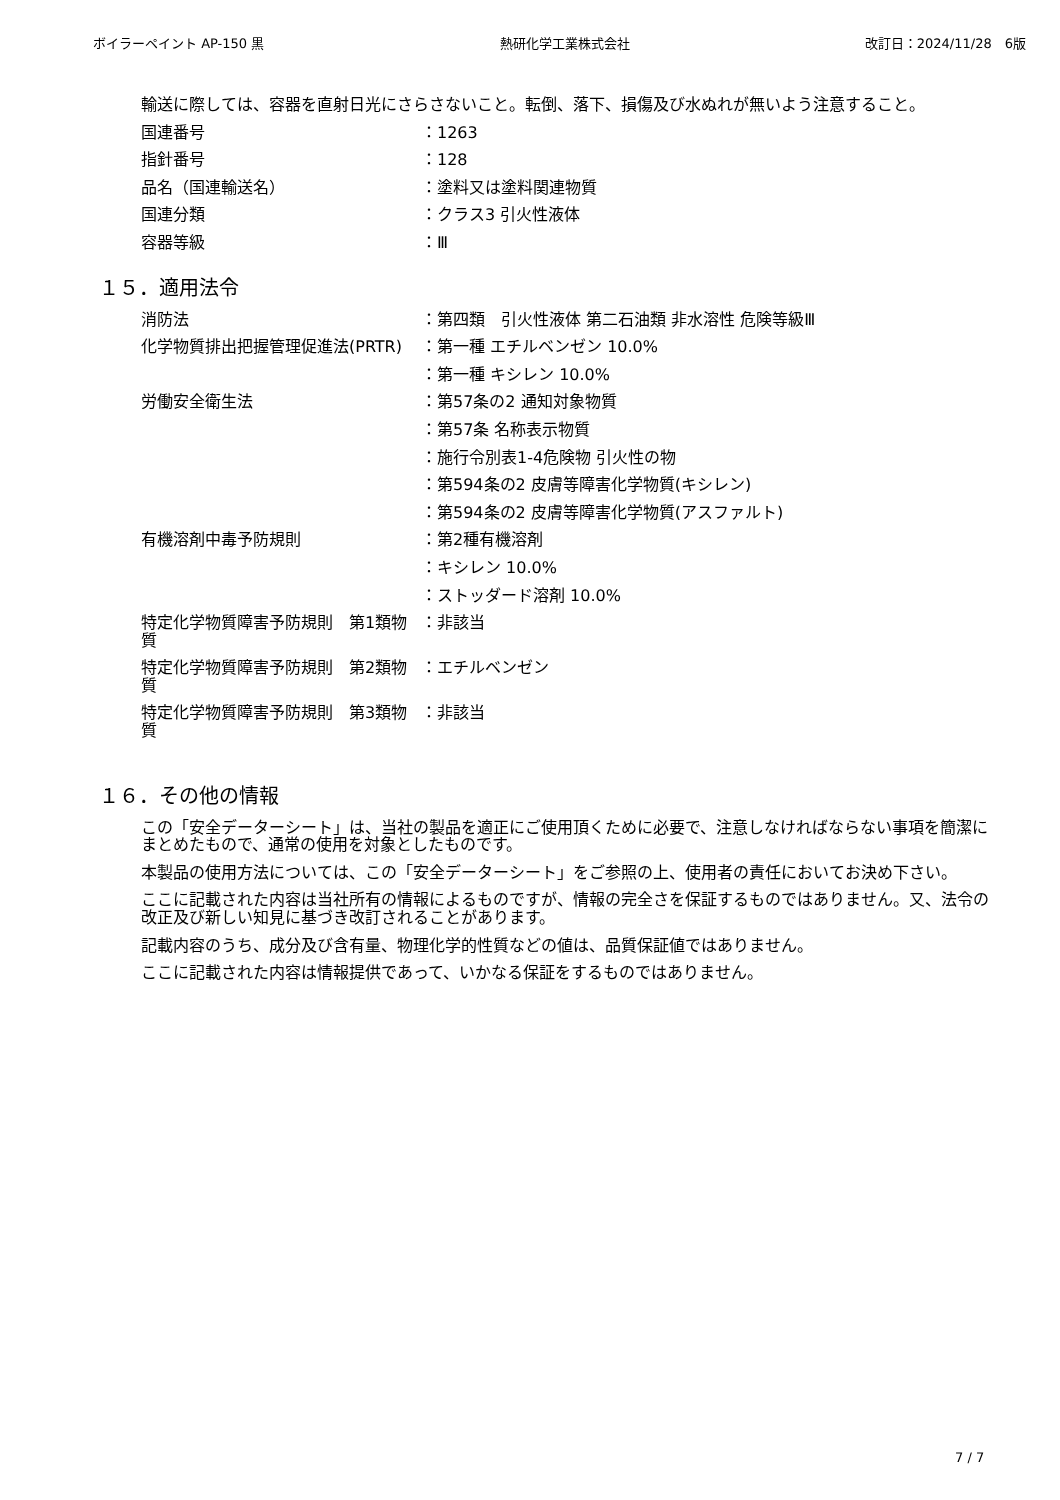ボイラーペイント AP-150 黒 熱研化学工業株式会社 改訂日：2024/11/28　6版
輸送に際しては、容器を直射日光にさらさないこと。転倒、落下、損傷及び水ぬれが無いよう注意すること。
国連番号 ：1263
指針番号 ：128
品名（国連輸送名） ：塗料又は塗料関連物質
国連分類 ：クラス3 引火性液体
容器等級 ：Ⅲ
１５．適用法令
消防法 ：第四類　引火性液体 第二石油類 非水溶性 危険等級Ⅲ
化学物質排出把握管理促進法(PRTR) ：第一種 エチルベンゼン 10.0%
：第一種 キシレン 10.0%
労働安全衛生法 ：第57条の2 通知対象物質
：第57条 名称表示物質
：施行令別表1-4危険物 引火性の物
：第594条の2 皮膚等障害化学物質(キシレン)
：第594条の2 皮膚等障害化学物質(アスファルト)
有機溶剤中毒予防規則 ：第2種有機溶剤
：キシレン 10.0%
：ストッダード溶剤 10.0%
特定化学物質障害予防規則　第1類物質
：非該当
特定化学物質障害予防規則　第2類物質
：エチルベンゼン
特定化学物質障害予防規則　第3類物質
：非該当
１６．その他の情報
この「安全データーシート」は、当社の製品を適正にご使用頂くために必要で、注意しなければならない事項を簡潔にまとめたもので、通常の使用を対象としたものです。
本製品の使用方法については、この「安全データーシート」をご参照の上、使用者の責任においてお決め下さい。
ここに記載された内容は当社所有の情報によるものですが、情報の完全さを保証するものではありません。又、法令の改正及び新しい知見に基づき改訂されることがあります。
記載内容のうち、成分及び含有量、物理化学的性質などの値は、品質保証値ではありません。
ここに記載された内容は情報提供であって、いかなる保証をするものではありません。
7 / 7